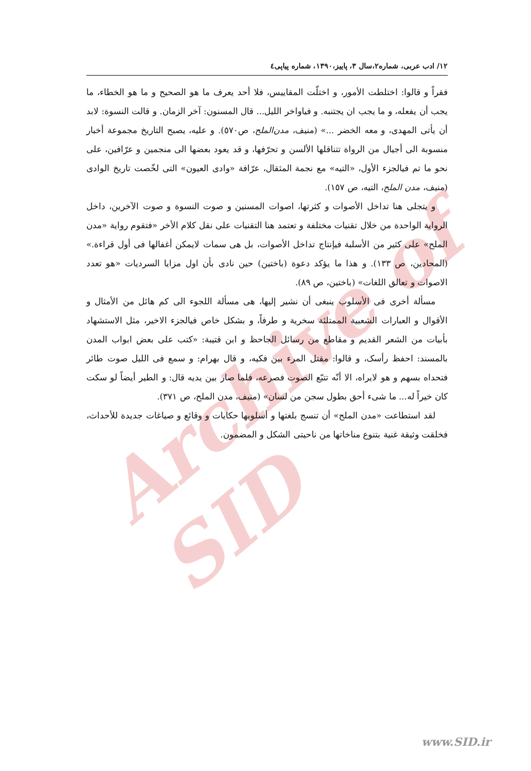Archive of SID
١٢/ ادب عربی، شماره٢،سال ٣، پاییز،١٣٩٠، شماره پیاپی٤
فقراً و قالوا: اختلطت الأمور، و اختلّت المقاییس، فلا أحد یعرف ما هو الصحیح و ما هو الخطاء، ما یجب أن یفعله، و ما یجب ان یجتنبه. و فیاواخر اللیل... قال المسنون: آخر الزمان. و قالت النسوة: لابد أن یأتی المهدی، و معه الخضر ...» (منیف، مدن‌الملح، ص٥٧٠). و علیه، یصبح التاریخ مجموعة أخبار منسوبة الی أجیال من الرواة تتناقلها الألسن و تحرّفها، و قد یعود بعضها الی منجمین و عرّافین، علی نحو ما تم فیالجزء الأول، «التیه» مع نجمة المثقال، عرّافة «وادی العیون» التی لخّصت تاریخ الوادی (منیف، مدن الملح، التیه، ص ١٥٧).
و یتجلی هنا تداخل الأصوات و کثرتها، اصوات المسنین و صوت النسوة و صوت الآخرین، داخل الروایة الواحدة من خلال تقنیات مختلفة و تعتمد هنا التقنیات علی نقل کلام الأخر «فتقوم روایة «مدن الملح» علی کثیر من الأسلبة فیإنتاج تداخل الأصوات، بل هی سمات لایمکن أغفالها فی أول قراءة.» (المحادین، ص ١٣٣). و هذا ما یؤکد دعوة (باختین) حین نادی بأن اول مزایا السردیات «هو تعدد الاصوات و تعالق اللغات» (باختین، ص ٨٩).
مسألة أخری فی الأسلوب ینبغی أن نشیر إلیها، هی مسألة اللجوء الی کم هائل من الأمثال و الأقوال و العبارات الشعبیة الممتلئة سخریة و طرفاً، و بشکل خاص فیالجزء الاخیر، مثل الاستشهاد بأبیات من الشعر القدیم و مقاطع من رسائل الجاحظ و ابن قتیبة: «کتب علی بعض ابواب المدن بالمسند: احفظ رأسک، و قالوا: مقتل المرء بین فکیه، و قال بهرام: و سمع فی اللیل صوت طائر فتحداه بسهم و هو لایراه، الا أنّه تتبّع الصوت فصرعه، فلما صار بین یدیه قال: و الطیر أیضاً لو سکت کان خیراً له... ما شیء أحق بطول سجن من لسان» (منیف، مدن الملح، ص ٣٧١).
لقد استطاعت «مدن الملح» أن تنسج بلغتها و أسلوبها حکایات و وقائع و صیاغات جدیدة للأحداث، فخلقت وثیقة غنیة بتنوع مناخاتها من ناحیتی الشکل و المضمون.
www.SID.ir